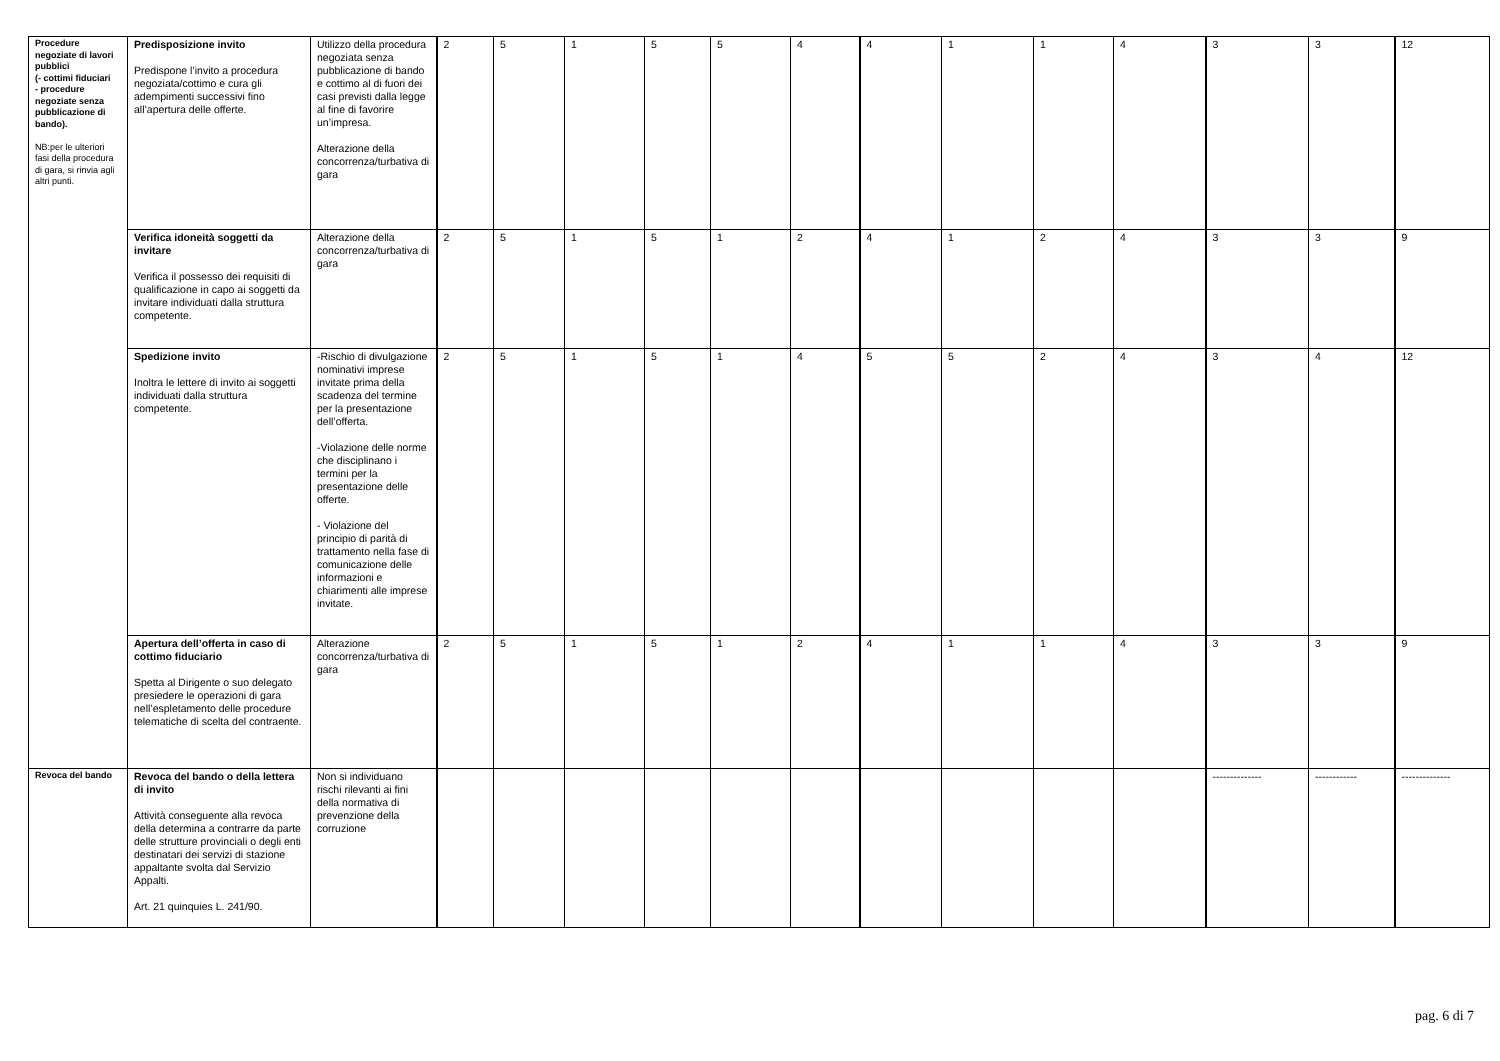| Procedure negoziate di lavori pubblici (- cottimi fiduciari - procedure negoziate senza pubblicazione di bando). NB:per le ulteriori fasi della procedura di gara, si rinvia agli altri punti. | Predisposizione invito Predispone l’invito a procedura negoziata/cottimo e cura gli adempimenti successivi fino all’apertura delle offerte. | Utilizzo della procedura negoziata senza pubblicazione di bando e cottimo al di fuori dei casi previsti dalla legge al fine di favorire un’impresa. Alterazione della concorrenza/turbativa di gara | 2 | 5 | 1 | 5 | 5 | 4 | 4 | 1 | 1 | 4 | 3 | 3 | 12 |
| | Verifica idoneità soggetti da invitare Verifica il possesso dei requisiti di qualificazione in capo ai soggetti da invitare individuati dalla struttura competente. | Alterazione della concorrenza/turbativa di gara | 2 | 5 | 1 | 5 | 1 | 2 | 4 | 1 | 2 | 4 | 3 | 3 | 9 |
| | Spedizione invito Inoltra le lettere di invito ai soggetti individuati dalla struttura competente. | -Rischio di divulgazione nominativi imprese invitate prima della scadenza del termine per la presentazione dell’offerta. -Violazione delle norme che disciplinano i termini per la presentazione delle offerte. - Violazione del principio di parità di trattamento nella fase di comunicazione delle informazioni e chiarimenti alle imprese invitate. | 2 | 5 | 1 | 5 | 1 | 4 | 5 | 5 | 2 | 4 | 3 | 4 | 12 |
| | Apertura dell’offerta in caso di cottimo fiduciario Spetta al Dirigente o suo delegato presiedere le operazioni di gara nell’espletamento delle procedure telematiche di scelta del contraente. | Alterazione concorrenza/turbativa di gara | 2 | 5 | 1 | 5 | 1 | 2 | 4 | 1 | 1 | 4 | 3 | 3 | 9 |
| Revoca del bando | Revoca del bando o della lettera di invito Attività conseguente alla revoca della determina a contrarre da parte delle strutture provinciali o degli enti destinatari dei servizi di stazione appaltante svolta dal Servizio Appalti. Art. 21 quinquies L. 241/90. | Non si individuano rischi rilevanti ai fini della normativa di prevenzione della corruzione | | | | | | | | | | | -------------- | ------------ | -------------- |
pag. 6 di 7